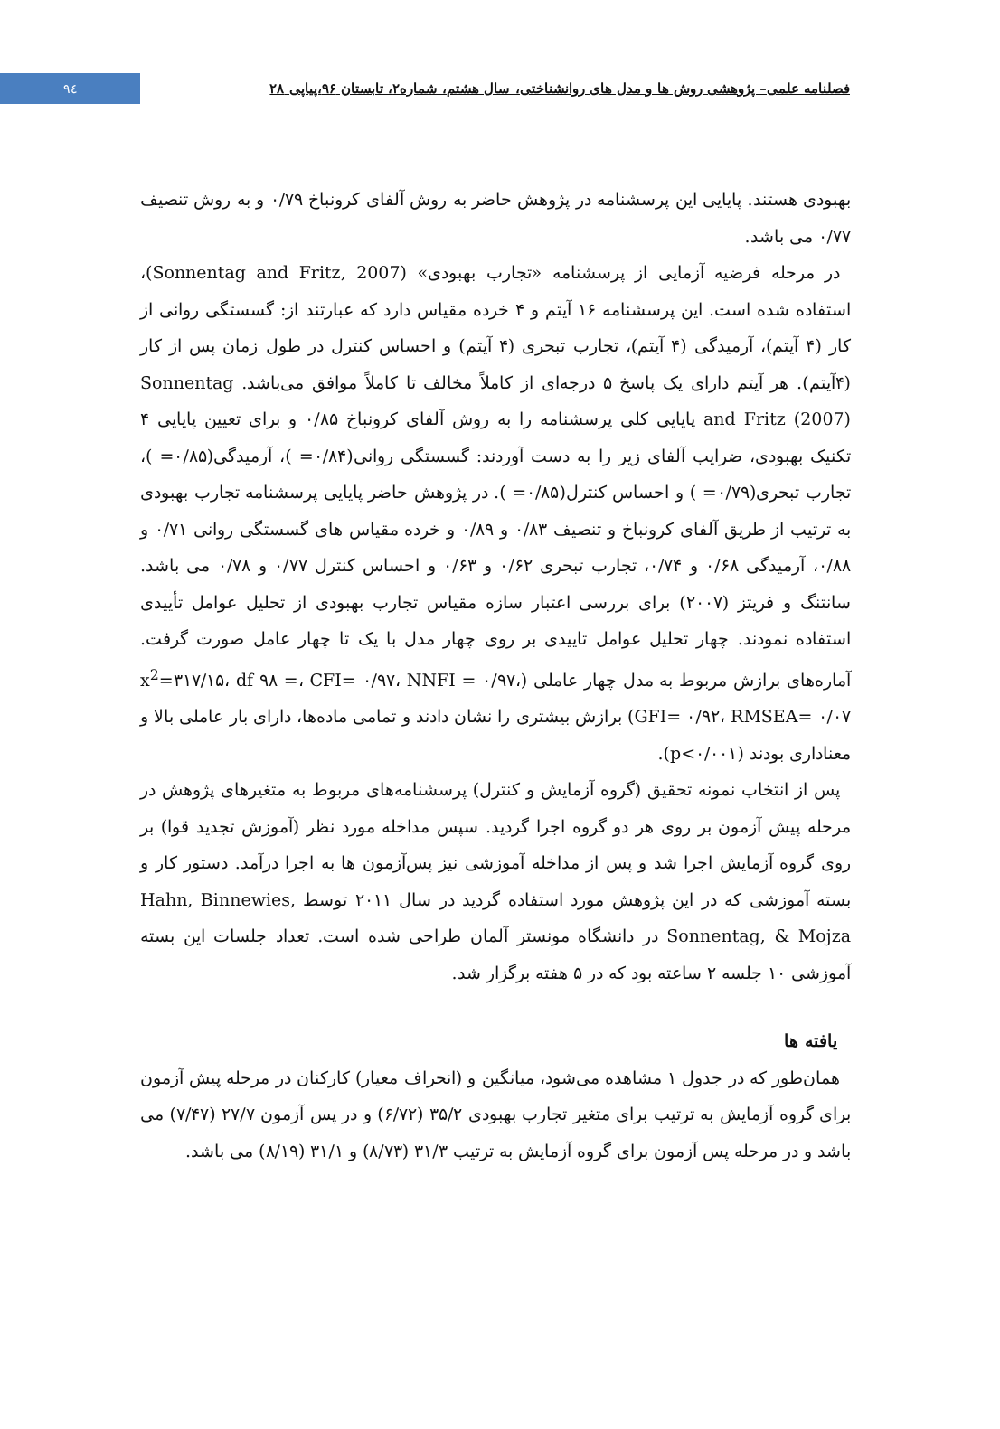٩٤
فصلنامه علمی– پژوهشی روش ها و مدل های روانشناختی، سال هشتم، شماره۲، تابستان ۹۶،پیاپی ۲۸
بهبودی هستند. پایایی این پرسشنامه در پژوهش حاضر به روش آلفای کرونباخ ۰/۷۹ و به روش تنصیف ۰/۷۷ می باشد.
در مرحله فرضیه آزمایی از پرسشنامه «تجارب بهبودی» (Sonnentag and Fritz, 2007)، استفاده شده است. این پرسشنامه ۱۶ آیتم و ۴ خرده مقیاس دارد که عبارتند از: گسستگی روانی از کار (۴ آیتم)، آرمیدگی (۴ آیتم)، تجارب تبحری (۴ آیتم) و احساس کنترل در طول زمان پس از کار (۴آیتم). هر آیتم دارای یک پاسخ ۵ درجه‌ای از کاملاً مخالف تا کاملاً موافق می‌باشد. Sonnentag and Fritz (2007) پایایی کلی پرسشنامه را به روش آلفای کرونباخ ۰/۸۵ و برای تعیین پایایی ۴ تکنیک بهبودی، ضرایب آلفای زیر را به دست آوردند: گسستگی روانی(۰/۸۴= )، آرمیدگی(۰/۸۵= )، تجارب تبحری(۰/۷۹= ) و احساس کنترل(۰/۸۵= ). در پژوهش حاضر پایایی پرسشنامه تجارب بهبودی به ترتیب از طریق آلفای کرونباخ و تنصیف ۰/۸۳ و ۰/۸۹ و خرده مقیاس های گسستگی روانی ۰/۷۱ و ۰/۸۸، آرمیدگی ۰/۶۸ و ۰/۷۴، تجارب تبحری ۰/۶۲ و ۰/۶۳ و احساس کنترل ۰/۷۷ و ۰/۷۸ می باشد. سانتنگ و فریتز (۲۰۰۷) برای بررسی اعتبار سازه مقیاس تجارب بهبودی از تحلیل عوامل تأییدی استفاده نمودند. چهار تحلیل عوامل تاییدی بر روی چهار مدل با یک تا چهار عامل صورت گرفت. آماره‌های برازش مربوط به مدل چهار عاملی (x<sup>2</sup>=۳۱۷/۱۵، df ۹۸ =، CFI= ۰/۹۷، NNFI = ۰/۹۷، GFI= ۰/۹۲، RMSEA= ۰/۰۷) برازش بیشتری را نشان دادند و تمامی ماده‌ها، دارای بار عاملی بالا و معناداری بودند (p<۰/۰۰۱).
پس از انتخاب نمونه تحقیق (گروه آزمایش و کنترل) پرسشنامه‌های مربوط به متغیرهای پژوهش در مرحله پیش آزمون بر روی هر دو گروه اجرا گردید. سپس مداخله مورد نظر (آموزش تجدید قوا) بر روی گروه آزمایش اجرا شد و پس از مداخله آموزشی نیز پس‌آزمون ها به اجرا درآمد. دستور کار و بسته آموزشی که در این پژوهش مورد استفاده گردید در سال ۲۰۱۱ توسط Hahn, Binnewies, Sonnentag, & Mojza در دانشگاه مونستر آلمان طراحی شده است. تعداد جلسات این بسته آموزشی ۱۰ جلسه ۲ ساعته بود که در ۵ هفته برگزار شد.
یافته ها
همان‌طور که در جدول ۱ مشاهده می‌شود، میانگین و (انحراف معیار) کارکنان در مرحله پیش آزمون برای گروه آزمایش به ترتیب برای متغیر تجارب بهبودی ۳۵/۲ (۶/۷۲) و در پس آزمون ۲۷/۷ (۷/۴۷) می باشد و در مرحله پس آزمون برای گروه آزمایش به ترتیب ۳۱/۳ (۸/۷۳) و ۳۱/۱ (۸/۱۹) می باشد.